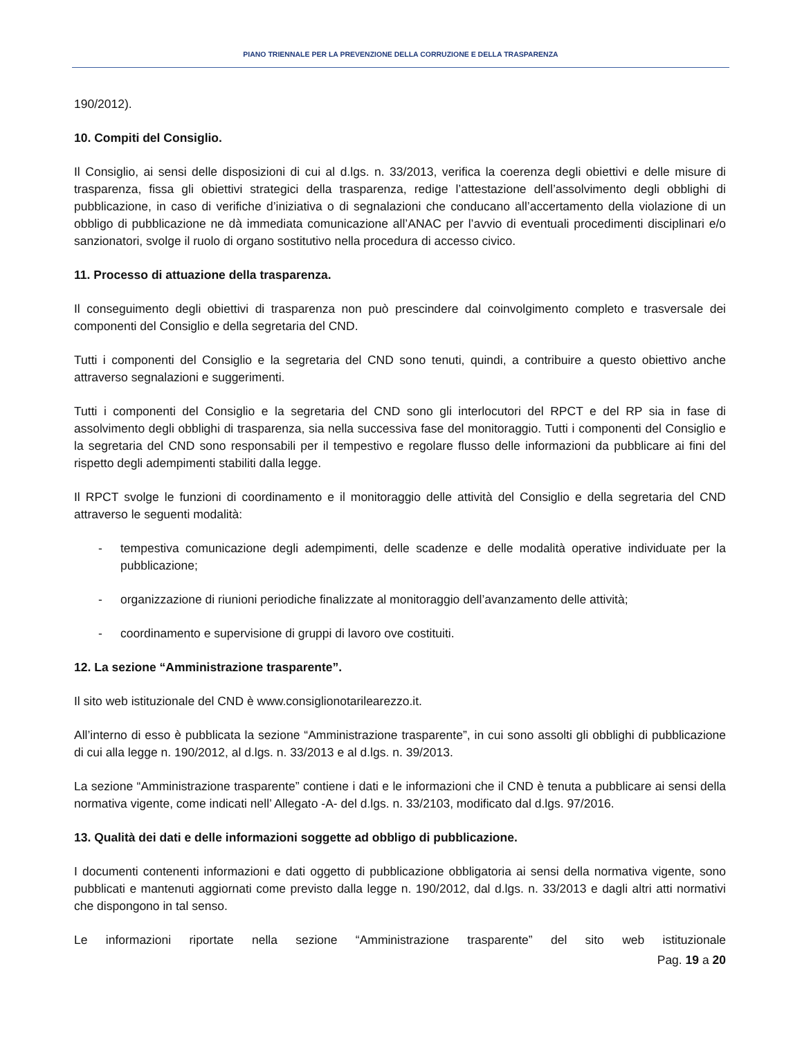PIANO TRIENNALE PER LA PREVENZIONE DELLA CORRUZIONE E DELLA TRASPARENZA
190/2012).
10. Compiti del Consiglio.
Il Consiglio, ai sensi delle disposizioni di cui al d.lgs. n. 33/2013, verifica la coerenza degli obiettivi e delle misure di trasparenza, fissa gli obiettivi strategici della trasparenza, redige l’attestazione dell’assolvimento degli obblighi di pubblicazione, in caso di verifiche d’iniziativa o di segnalazioni che conducano all’accertamento della violazione di un obbligo di pubblicazione ne dà immediata comunicazione all’ANAC per l’avvio di eventuali procedimenti disciplinari e/o sanzionatori, svolge il ruolo di organo sostitutivo nella procedura di accesso civico.
11. Processo di attuazione della trasparenza.
Il conseguimento degli obiettivi di trasparenza non può prescindere dal coinvolgimento completo e trasversale dei componenti del Consiglio e della segretaria del CND.
Tutti i componenti del Consiglio e la segretaria del CND sono tenuti, quindi, a contribuire a questo obiettivo anche attraverso segnalazioni e suggerimenti.
Tutti i componenti del Consiglio e la segretaria del CND sono gli interlocutori del RPCT e del RP sia in fase di assolvimento degli obblighi di trasparenza, sia nella successiva fase del monitoraggio. Tutti i componenti del Consiglio e la segretaria del CND sono responsabili per il tempestivo e regolare flusso delle informazioni da pubblicare ai fini del rispetto degli adempimenti stabiliti dalla legge.
Il RPCT svolge le funzioni di coordinamento e il monitoraggio delle attività del Consiglio e della segretaria del CND attraverso le seguenti modalità:
- tempestiva comunicazione degli adempimenti, delle scadenze e delle modalità operative individuate per la pubblicazione;
- organizzazione di riunioni periodiche finalizzate al monitoraggio dell’avanzamento delle attività;
- coordinamento e supervisione di gruppi di lavoro ove costituiti.
12. La sezione “Amministrazione trasparente”.
Il sito web istituzionale del CND è www.consiglionotarilearezzo.it.
All’interno di esso è pubblicata la sezione “Amministrazione trasparente”, in cui sono assolti gli obblighi di pubblicazione di cui alla legge n. 190/2012, al d.lgs. n. 33/2013 e al d.lgs. n. 39/2013.
La sezione “Amministrazione trasparente” contiene i dati e le informazioni che il CND è tenuta a pubblicare ai sensi della normativa vigente, come indicati nell’ Allegato -A- del d.lgs. n. 33/2103, modificato dal d.lgs. 97/2016.
13. Qualità dei dati e delle informazioni soggette ad obbligo di pubblicazione.
I documenti contenenti informazioni e dati oggetto di pubblicazione obbligatoria ai sensi della normativa vigente, sono pubblicati e mantenuti aggiornati come previsto dalla legge n. 190/2012, dal d.lgs. n. 33/2013 e dagli altri atti normativi che dispongono in tal senso.
Le informazioni riportate nella sezione “Amministrazione trasparente” del sito web istituzionale
Pag. 19 a 20